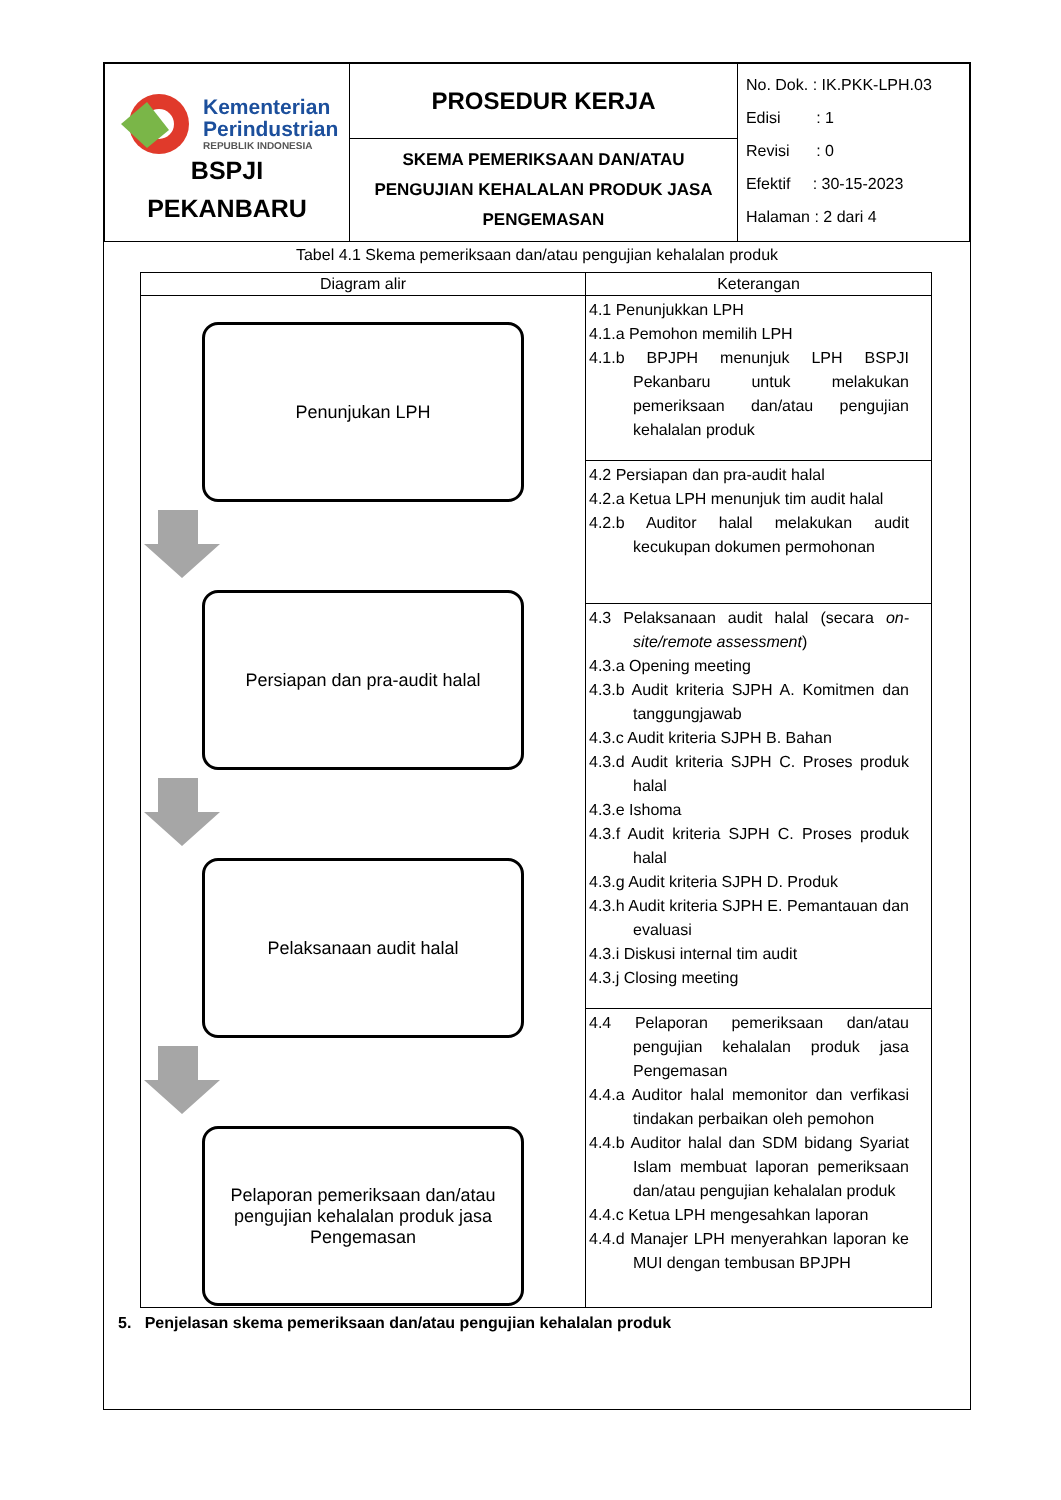| Kementerian Perindustrian REPUBLIK INDONESIA BSPJI PEKANBARU | PROSEDUR KERJA | No. Dok. : IK.PKK-LPH.03 Edisi : 1 Revisi : 0 Efektif : 30-15-2023 Halaman : 2 dari 4 |
| | SKEMA PEMERIKSAAN DAN/ATAU PENGUJIAN KEHALALAN PRODUK JASA PENGEMASAN | |
Tabel 4.1 Skema pemeriksaan dan/atau pengujian kehalalan produk
| Diagram alir | Keterangan |
| --- | --- |
| Penunjukan LPH Persiapan dan pra-audit halal Pelaksanaan audit halal Pelaporan pemeriksaan dan/atau pengujian kehalalan produk jasa Pengemasan | 4.1 Penunjukkan LPH 4.1.a Pemohon memilih LPH 4.1.b BPJPH menunjuk LPH BSPJI Pekanbaru untuk melakukan pemeriksaan dan/atau pengujian kehalalan produk |
| | 4.2 Persiapan dan pra-audit halal 4.2.a Ketua LPH menunjuk tim audit halal 4.2.b Auditor halal melakukan audit kecukupan dokumen permohonan |
| | 4.3 Pelaksanaan audit halal (secara on-site/remote assessment ) 4.3.a Opening meeting 4.3.b Audit kriteria SJPH A. Komitmen dan tanggungjawab 4.3.c Audit kriteria SJPH B. Bahan 4.3.d Audit kriteria SJPH C. Proses produk halal 4.3.e Ishoma 4.3.f Audit kriteria SJPH C. Proses produk halal 4.3.g Audit kriteria SJPH D. Produk 4.3.h Audit kriteria SJPH E. Pemantauan dan evaluasi 4.3.i Diskusi internal tim audit 4.3.j Closing meeting |
| | 4.4 Pelaporan pemeriksaan dan/atau pengujian kehalalan produk jasa Pengemasan 4.4.a Auditor halal memonitor dan verfikasi tindakan perbaikan oleh pemohon 4.4.b Auditor halal dan SDM bidang Syariat Islam membuat laporan pemeriksaan dan/atau pengujian kehalalan produk 4.4.c Ketua LPH mengesahkan laporan 4.4.d Manajer LPH menyerahkan laporan ke MUI dengan tembusan BPJPH |
5. Penjelasan skema pemeriksaan dan/atau pengujian kehalalan produk